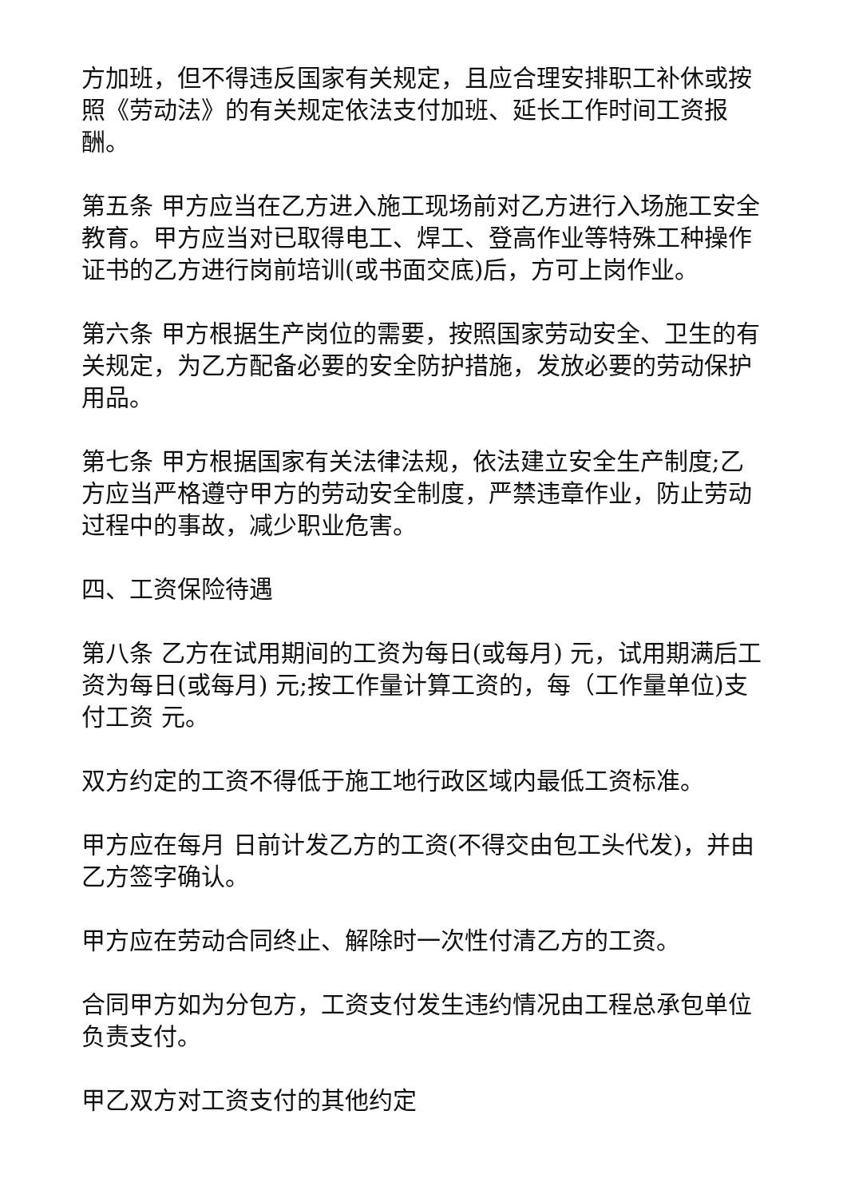方加班，但不得违反国家有关规定，且应合理安排职工补休或按照《劳动法》的有关规定依法支付加班、延长工作时间工资报酬。
第五条 甲方应当在乙方进入施工现场前对乙方进行入场施工安全教育。甲方应当对已取得电工、焊工、登高作业等特殊工种操作证书的乙方进行岗前培训(或书面交底)后，方可上岗作业。
第六条 甲方根据生产岗位的需要，按照国家劳动安全、卫生的有关规定，为乙方配备必要的安全防护措施，发放必要的劳动保护用品。
第七条 甲方根据国家有关法律法规，依法建立安全生产制度;乙方应当严格遵守甲方的劳动安全制度，严禁违章作业，防止劳动过程中的事故，减少职业危害。
四、工资保险待遇
第八条 乙方在试用期间的工资为每日(或每月) 元，试用期满后工资为每日(或每月) 元;按工作量计算工资的，每（工作量单位)支付工资 元。
双方约定的工资不得低于施工地行政区域内最低工资标准。
甲方应在每月 日前计发乙方的工资(不得交由包工头代发)，并由乙方签字确认。
甲方应在劳动合同终止、解除时一次性付清乙方的工资。
合同甲方如为分包方，工资支付发生违约情况由工程总承包单位负责支付。
甲乙双方对工资支付的其他约定